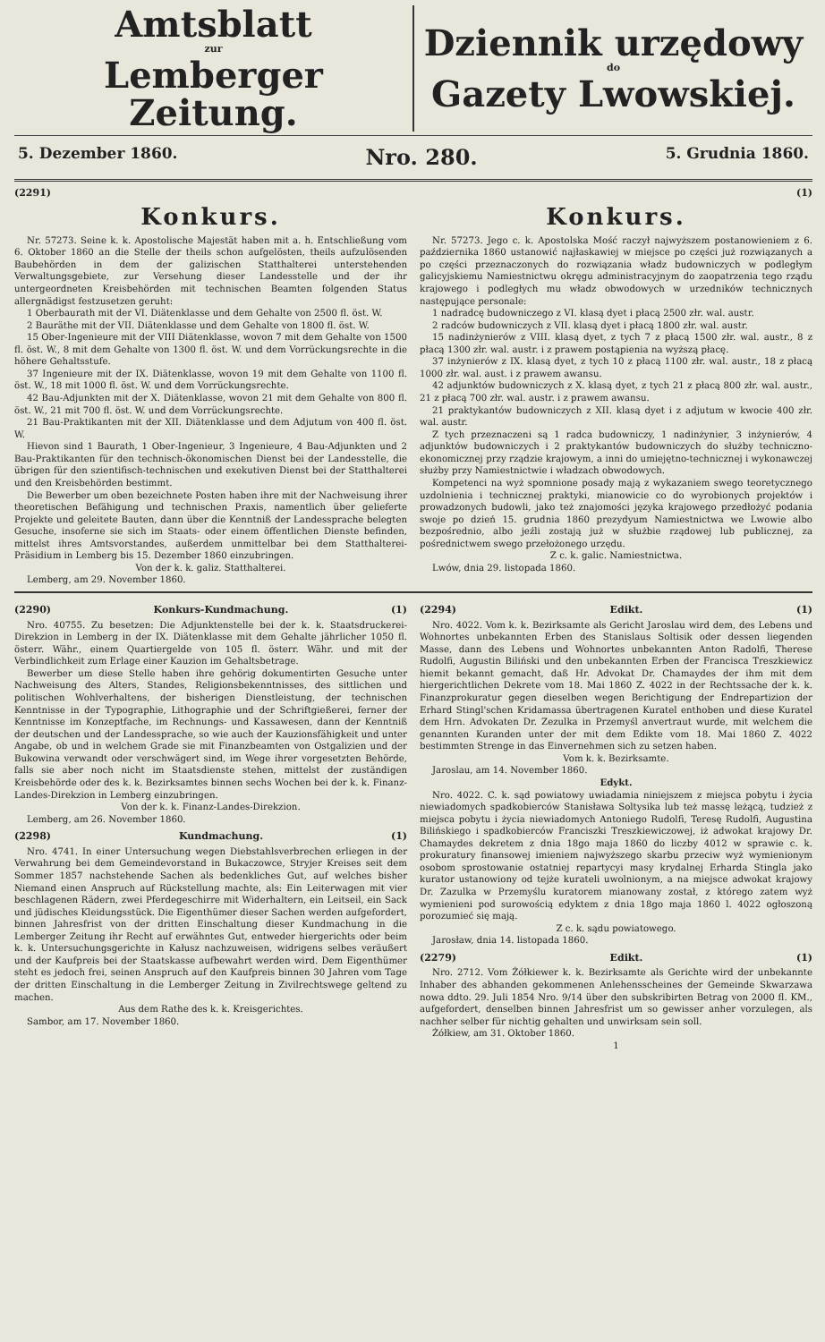Amtsblatt
zur
Lemberger Zeitung.
Dziennik urzędowy
do
Gazety Lwowskiej.
5. Dezember 1860. Nro. 280. 5. Grudnia 1860.
(2291)
Konkurs.
Nr. 57273. Seine k. k. Apostolische Majestät haben mit a. h. Entschließung vom 6. Oktober 1860 an die Stelle der theils schon aufgelösten, theils aufzulösenden Baubehörden in dem der galizischen Statthalterei unterstehenden Verwaltungsgebiete, zur Versehung dieser Landesstelle und der ihr untergeordneten Kreisbehörden mit technischen Beamten folgenden Status allergnädigst festzusetzen geruht:
1 Oberbaurath mit der VI. Diätenklasse und dem Gehalte von 2500 fl. öst. W.
2 Bauräthe mit der VII. Diätenklasse und dem Gehalte von 1800 fl. öst. W.
15 Ober-Ingenieure mit der VIII Diätenklasse, wovon 7 mit dem Gehalte von 1500 fl. öst. W., 8 mit dem Gehalte von 1300 fl. öst. W. und dem Vorrückungsrechte in die höhere Gehaltsstufe.
37 Ingenieure mit der IX. Diätenklasse, wovon 19 mit dem Gehalte von 1100 fl. öst. W., 18 mit 1000 fl. öst. W. und dem Vorrückungsrechte.
42 Bau-Adjunkten mit der X. Diätenklasse, wovon 21 mit dem Gehalte von 800 fl. öst. W., 21 mit 700 fl. öst. W. und dem Vorrückungsrechte.
21 Bau-Praktikanten mit der XII. Diätenklasse und dem Adjutum von 400 fl. öst. W.
Hievon sind 1 Baurath, 1 Ober-Ingenieur, 3 Ingenieure, 4 Bau-Adjunkten und 2 Bau-Praktikanten für den technisch-ökonomischen Dienst bei der Landesstelle, die übrigen für den szientifisch-technischen und exekutiven Dienst bei der Statthalterei und den Kreisbehörden bestimmt.
Die Bewerber um oben bezeichnete Posten haben ihre mit der Nachweisung ihrer theoretischen Befähigung und technischen Praxis, namentlich über gelieferte Projekte und geleitete Bauten, dann über die Kenntniß der Landessprache belegten Gesuche, insoferne sie sich im Staats- oder einem öffentlichen Dienste befinden, mittelst ihres Amtsvorstandes, außerdem unmittelbar bei dem Statthalterei-Präsidium in Lemberg bis 15. Dezember 1860 einzubringen.
Von der k. k. galiz. Statthalterei.
Lemberg, am 29. November 1860.
(1)
Konkurs.
Nr. 57273. Jego c. k. Apostolska Mość raczył najwyższem postanowieniem z 6. października 1860 ustanowić najłaskawiej w miejsce po części już rozwiązanych a po części przeznaczonych do rozwiązania władz budowniczych w podległym galicyjskiemu Namiestnictwu okręgu administracyjnym do zaopatrzenia tego rządu krajowego i podległych mu władz obwodowych w urzedników technicznych następujące personale:
1 nadradcę budowniczego z VI. klasą dyet i płacą 2500 złr. wal. austr.
2 radców budowniczych z VII. klasą dyet i płacą 1800 złr. wal. austr.
15 nadinżynierów z VIII. klasą dyet, z tych 7 z płacą 1500 złr. wal. austr., 8 z płacą 1300 złr. wal. austr. i z prawem postąpienia na wyższą płacę.
37 inżynierów z IX. klasą dyet, z tych 10 z płacą 1100 złr. wal. austr., 18 z płacą 1000 złr. wal. aust. i z prawem awansu.
42 adjunktów budowniczych z X. klasą dyet, z tych 21 z płacą 800 złr. wal. austr., 21 z płacą 700 złr. wal. austr. i z prawem awansu.
21 praktykantów budowniczych z XII. klasą dyet i z adjutum w kwocie 400 złr. wal. austr.
Z tych przeznaczeni są 1 radca budowniczy, 1 nadinżynier, 3 inżynierów, 4 adjunktów budowniczych i 2 praktykantów budowniczych do służby techniczno-ekonomicznej przy rządzie krajowym, a inni do umiejętno-technicznej i wykonawczej służby przy Namiestnictwie i władzach obwodowych.
Kompetenci na wyż spomnione posady mają z wykazaniem swego teoretycznego uzdolnienia i technicznej praktyki, mianowicie co do wyrobionych projektów i prowadzonych budowli, jako też znajomości języka krajowego przedłożyć podania swoje po dzień 15. grudnia 1860 prezydyum Namiestnictwa we Lwowie albo bezpośrednio, albo jeźli zostają już w służbie rządowej lub publicznej, za pośrednictwem swego przełożonego urzędu.
Z c. k. galic. Namiestnictwa.
Lwów, dnia 29. listopada 1860.
(2290) Konkurs-Kundmachung. (1)
Nro. 40755. Zu besetzen: Die Adjunktenstelle bei der k. k. Staatsdruckerei-Direkzion in Lemberg in der IX. Diätenklasse mit dem Gehalte jährlicher 1050 fl. österr. Währ., einem Quartiergelde von 105 fl. österr. Währ. und mit der Verbindlichkeit zum Erlage einer Kauzion im Gehaltsbetrage.
Bewerber um diese Stelle haben ihre gehörig dokumentirten Gesuche unter Nachweisung des Alters, Standes, Religionsbekenntnisses, des sittlichen und politischen Wohlverhaltens, der bisherigen Dienstleistung, der technischen Kenntnisse in der Typographie, Lithographie und der Schriftgießerei, ferner der Kenntnisse im Konzeptfache, im Rechnungs- und Kassawesen, dann der Kenntniß der deutschen und der Landessprache, so wie auch der Kauzionsfähigkeit und unter Angabe, ob und in welchem Grade sie mit Finanzbeamten von Ostgalizien und der Bukowina verwandt oder verschwägert sind, im Wege ihrer vorgesetzten Behörde, falls sie aber noch nicht im Staatsdienste stehen, mittelst der zuständigen Kreisbehörde oder des k. k. Bezirksamtes binnen sechs Wochen bei der k. k. Finanz-Landes-Direkzion in Lemberg einzubringen.
Von der k. k. Finanz-Landes-Direkzion.
Lemberg, am 26. November 1860.
(2298) Kundmachung. (1)
Nro. 4741. In einer Untersuchung wegen Diebstahlsverbrechen erliegen in der Verwahrung bei dem Gemeindevorstand in Bukaczowce, Stryjer Kreises seit dem Sommer 1857 nachstehende Sachen als bedenkliches Gut, auf welches bisher Niemand einen Anspruch auf Rückstellung machte, als: Ein Leiterwagen mit vier beschlagenen Rädern, zwei Pferdegeschirre mit Widerhaltern, ein Leitseil, ein Sack und jüdisches Kleidungsstück. Die Eigenthümer dieser Sachen werden aufgefordert, binnen Jahresfrist von der dritten Einschaltung dieser Kundmachung in die Lemberger Zeitung ihr Recht auf erwähntes Gut, entweder hiergerichts oder beim k. k. Untersuchungsgerichte in Kałusz nachzuweisen, widrigens selbes veräußert und der Kaufpreis bei der Staatskasse aufbewahrt werden wird. Dem Eigenthümer steht es jedoch frei, seinen Anspruch auf den Kaufpreis binnen 30 Jahren vom Tage der dritten Einschaltung in die Lemberger Zeitung in Zivilrechtswege geltend zu machen.
Aus dem Rathe des k. k. Kreisgerichtes.
Sambor, am 17. November 1860.
(2294) Edikt. (1)
Nro. 4022. Vom k. k. Bezirksamte als Gericht Jaroslau wird dem, des Lebens und Wohnortes unbekannten Erben des Stanislaus Soltisik oder dessen liegenden Masse, dann des Lebens und Wohnortes unbekannten Anton Radolfi, Therese Rudolfi, Augustin Biliński und den unbekannten Erben der Francisca Treszkiewicz hiemit bekannt gemacht, daß Hr. Advokat Dr. Chamaydes der ihm mit dem hiergerichtlichen Dekrete vom 18. Mai 1860 Z. 4022 in der Rechtssache der k. k. Finanzprokuratur gegen dieselben wegen Berichtigung der Endrepartizion der Erhard Stingl'schen Kridamassa übertragenen Kuratel enthoben und diese Kuratel dem Hrn. Advokaten Dr. Zezulka in Przemyśl anvertraut wurde, mit welchem die genannten Kuranden unter der mit dem Edikte vom 18. Mai 1860 Z. 4022 bestimmten Strenge in das Einvernehmen sich zu setzen haben.
Vom k. k. Bezirksamte.
Jaroslau, am 14. November 1860.
Edykt.
Nro. 4022. C. k. sąd powiatowy uwiadamia niniejszem z miejsca pobytu i życia niewiadomych spadkobierców Stanisława Soltysika lub też massę leżącą, tudzież z miejsca pobytu i życia niewiadomych Antoniego Rudolfi, Teresę Rudolfi, Augustina Bilińskiego i spadkobierców Franciszki Treszkiewiczowej, iż adwokat krajowy Dr. Chamaydes dekretem z dnia 18go maja 1860 do liczby 4012 w sprawie c. k. prokuratury finansowej imieniem najwyższego skarbu przeciw wyż wymienionym osobom sprostowanie ostatniej repartycyi masy krydalnej Erharda Stingla jako kurator ustanowiony od tejże kurateli uwolnionym, a na miejsce adwokat krajowy Dr. Zazulka w Przemyślu kuratorem mianowany został, z którego zatem wyż wymienieni pod surowością edyktem z dnia 18go maja 1860 l. 4022 ogłoszoną porozumieć się mają.
Z c. k. sądu powiatowego.
Jarosław, dnia 14. listopada 1860.
(2279) Edikt. (1)
Nro. 2712. Vom Żółkiewer k. k. Bezirksamte als Gerichte wird der unbekannte Inhaber des abhanden gekommenen Anlehensscheines der Gemeinde Skwarzawa nowa ddto. 29. Juli 1854 Nro. 9/14 über den subskribirten Betrag von 2000 fl. KM., aufgefordert, denselben binnen Jahresfrist um so gewisser anher vorzulegen, als nachher selber für nichtig gehalten und unwirksam sein soll.
Żółkiew, am 31. Oktober 1860.
1